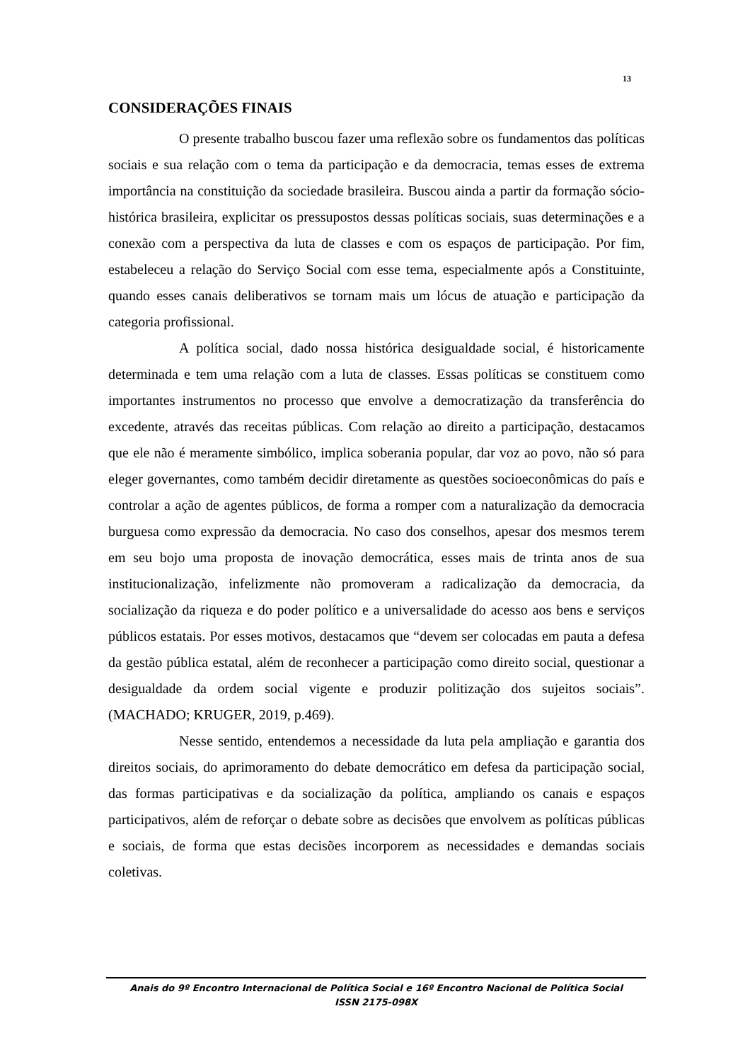13
CONSIDERAÇÕES FINAIS
O presente trabalho buscou fazer uma reflexão sobre os fundamentos das políticas sociais e sua relação com o tema da participação e da democracia, temas esses de extrema importância na constituição da sociedade brasileira. Buscou ainda a partir da formação sócio-histórica brasileira, explicitar os pressupostos dessas políticas sociais, suas determinações e a conexão com a perspectiva da luta de classes e com os espaços de participação. Por fim, estabeleceu a relação do Serviço Social com esse tema, especialmente após a Constituinte, quando esses canais deliberativos se tornam mais um lócus de atuação e participação da categoria profissional.
A política social, dado nossa histórica desigualdade social, é historicamente determinada e tem uma relação com a luta de classes. Essas políticas se constituem como importantes instrumentos no processo que envolve a democratização da transferência do excedente, através das receitas públicas. Com relação ao direito a participação, destacamos que ele não é meramente simbólico, implica soberania popular, dar voz ao povo, não só para eleger governantes, como também decidir diretamente as questões socioeconômicas do país e controlar a ação de agentes públicos, de forma a romper com a naturalização da democracia burguesa como expressão da democracia. No caso dos conselhos, apesar dos mesmos terem em seu bojo uma proposta de inovação democrática, esses mais de trinta anos de sua institucionalização, infelizmente não promoveram a radicalização da democracia, da socialização da riqueza e do poder político e a universalidade do acesso aos bens e serviços públicos estatais. Por esses motivos, destacamos que “devem ser colocadas em pauta a defesa da gestão pública estatal, além de reconhecer a participação como direito social, questionar a desigualdade da ordem social vigente e produzir politização dos sujeitos sociais”. (MACHADO; KRUGER, 2019, p.469).
Nesse sentido, entendemos a necessidade da luta pela ampliação e garantia dos direitos sociais, do aprimoramento do debate democrático em defesa da participação social, das formas participativas e da socialização da política, ampliando os canais e espaços participativos, além de reforçar o debate sobre as decisões que envolvem as políticas públicas e sociais, de forma que estas decisões incorporem as necessidades e demandas sociais coletivas.
Anais do 9º Encontro Internacional de Política Social e 16º Encontro Nacional de Política Social
ISSN 2175-098X